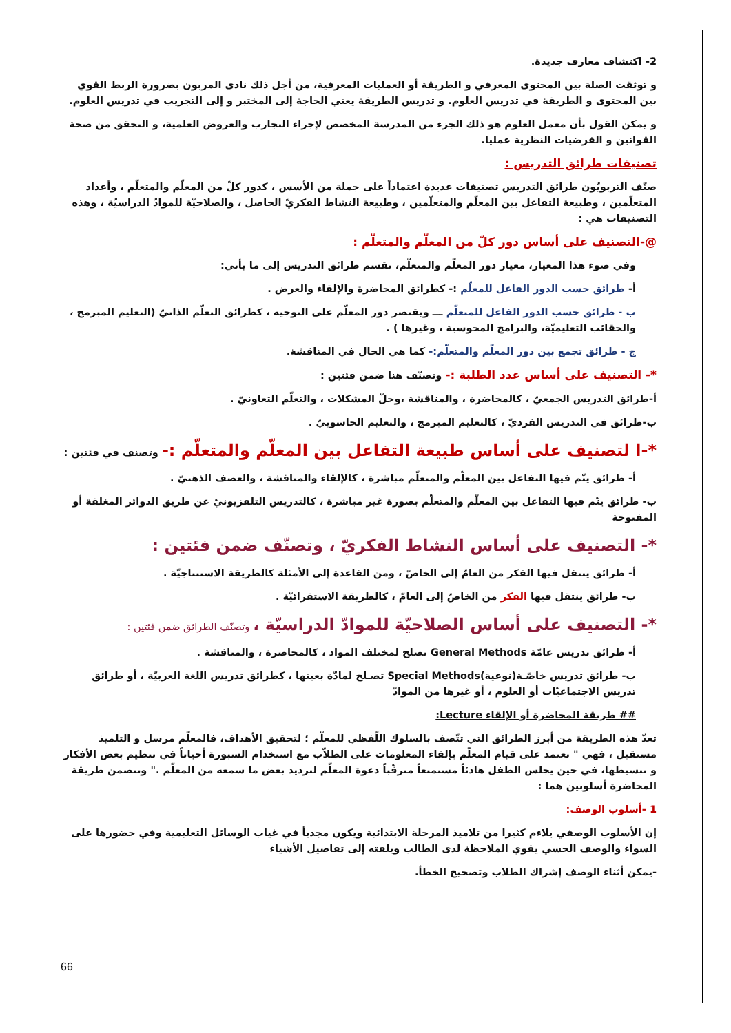2- اكتشاف معارف جديدة.
و توثقت الصلة بين المحتوى المعرفي و الطريقة أو العمليات المعرفية، من أجل ذلك نادى المربون بضرورة الربط القوي بين المحتوى و الطريقة في تدريس العلوم. و تدريس الطريقة يعني الحاجة إلى المختبر و إلى التجريب في تدريس العلوم.
و يمكن القول بأن معمل العلوم هو ذلك الجزء من المدرسة المخصص لإجراء التجارب والعروض العلمية، و التحقق من صحة القوانين و الفرضيات النظرية عمليا.
تصنيفات طرائق التدريس :
صنّف التربويّون طرائق التدريس تصنيفات عديدة اعتماداً على جملة من الأسس ، كدور كلّ من المعلّم والمتعلّم ، وأعداد المتعلّمين ، وطبيعة التفاعل بين المعلّم والمتعلّمين ، وطبيعة النشاط الفكريّ الحاصل ، والصلاحيّة للموادّ الدراسيّة ، وهذه التصنيفات هي :
@-التصنيف على أساس دور كلّ من المعلّم والمتعلّم :
وفي ضوء هذا المعيار، معيار دور المعلّم والمتعلّم، نقسم طرائق التدريس إلى ما يأتي:
أ- طرائق حسب الدور الفاعل للمعلّم :- كطرائق المحاضرة والإلقاء والعرض .
ب - طرائق حسب الدور الفاعل للمتعلّم ـــ ويقتصر دور المعلّم على التوجيه ، كطرائق التعلّم الذاتيّ (التعليم المبرمج ، والحقائب التعليميّة، والبرامج المحوسبة ، وغيرها ) .
ج - طرائق تجمع بين دور المعلّم والمتعلّم:- كما هي الحال في المناقشة.
*- التصنيف على أساس عدد الطلبة :- وتصنّف هنا ضمن فئتين :
أ-طرائق التدريس الجمعيّ ، كالمحاضرة ، والمناقشة ،وحلّ المشكلات ، والتعلّم التعاونيّ .
ب-طرائق في التدريس الفرديّ ، كالتعليم المبرمج ، والتعليم الحاسوبيّ .
*-ا لتصنيف على أساس طبيعة التفاعل بين المعلّم والمتعلّم :- وتصنف في فئتين :
أ- طرائق يتّم فيها التفاعل بين المعلّم والمتعلّم مباشرة ، كالإلقاء والمناقشة ، والعصف الذهنيّ .
ب- طرائق يتّم فيها التفاعل بين المعلّم والمتعلّم بصورة غير مباشرة ، كالتدريس التلفزيونيّ عن طريق الدوائر المغلقة أو المفتوحة
*- التصنيف على أساس النشاط الفكريّ ، وتصنّف ضمن فئتين :
أ- طرائق ينتقل فيها الفكر من العامّ إلى الخاصّ ، ومن القاعدة إلى الأمثلة كالطريقة الاستنتاجيّة .
ب- طرائق ينتقل فيها الفكر من الخاصّ إلى العامّ ، كالطريقة الاستقرائيّة .
*- التصنيف على أساس الصلاحيّة للموادّ الدراسيّة ، وتصنّف الطرائق ضمن فئتين :
أ- طرائق تدريس عامّة General Methods تصلح لمختلف المواد ، كالمحاضرة ، والمناقشة .
ب- طرائق تدريس خاصّـة(نوعية)Special Methods تصـلح لمادّة بعينها ، كطرائق تدريس اللغة العربيّة ، أو طرائق تدريس الاجتماعيّات أو العلوم ، أو غيرها من الموادّ
## طريقة المحاضرة أو الإلقاء Lecture:
تعدّ هذه الطريقة من أبرز الطرائق التي تتّصف بالسلوك اللّفظي للمعلّم ؛ لتحقيق الأهداف، فالمعلّم مرسل و التلميذ مستقبل ، فهي " تعتمد على قيام المعلّم بإلقاء المعلومات على الطلاّب مع استخدام السبورة أحياناً في تنظيم بعض الأفكار و تبسيطها، في حين يجلس الطفل هادئاً مستمتعاً مترقّباً دعوة المعلّم لترديد بعض ما سمعه من المعلّم ." وتتضمن طريقة المحاضرة أسلوبين هما :
1 -أسلوب الوصف:
إن الأسلوب الوصفي يلاءم كثيرا من تلاميذ المرحلة الابتدائية ويكون مجديأ في غياب الوسائل التعليمية وفي حضورها على السواء والوصف الحسي يقوي الملاحظة لدى الطالب ويلفته إلى تفاصيل الأشياء
-يمكن أثناء الوصف إشراك الطلاب وتصحيح الخطأ.
66